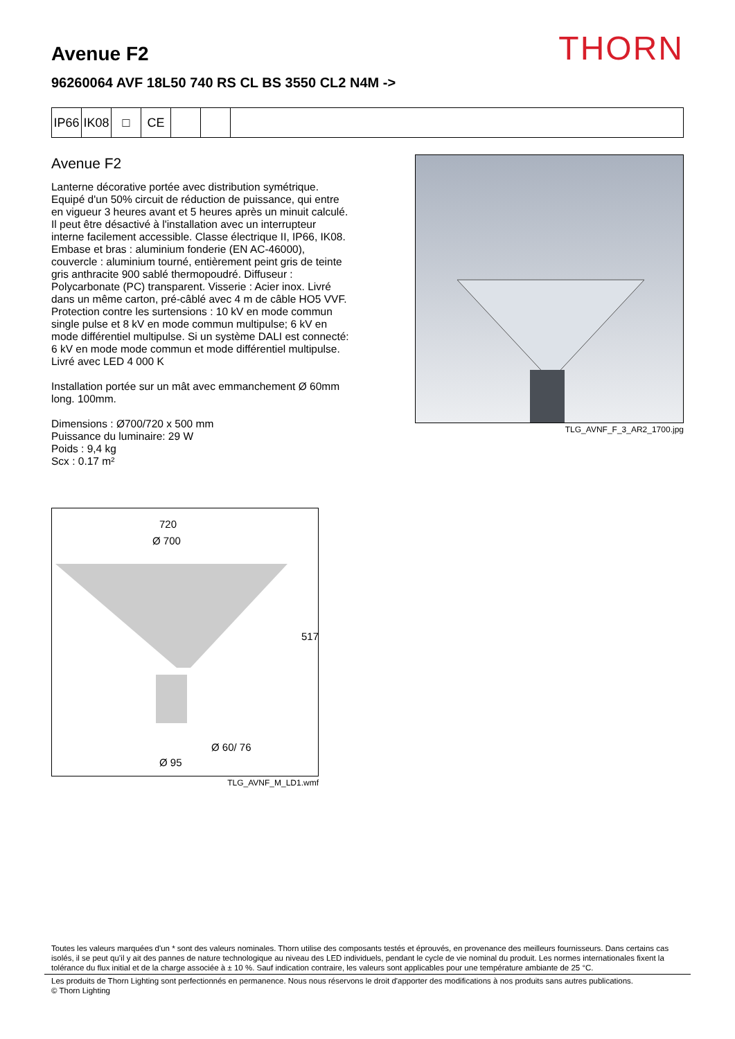THORN
Avenue F2
96260064 AVF 18L50 740 RS CL BS 3550 CL2 N4M ->
IP66
IK08
□ CE
Avenue F2
Lanterne décorative portée avec distribution symétrique. Equipé d'un 50% circuit de réduction de puissance, qui entre en vigueur 3 heures avant et 5 heures après un minuit calculé. Il peut être désactivé à l'installation avec un interrupteur interne facilement accessible. Classe électrique II, IP66, IK08. Embase et bras : aluminium fonderie (EN AC-46000), couvercle : aluminium tourné, entièrement peint gris de teinte gris anthracite 900 sablé thermopoudré. Diffuseur : Polycarbonate (PC) transparent. Visserie : Acier inox. Livré dans un même carton, pré-câblé avec 4 m de câble HO5 VVF. Protection contre les surtensions : 10 kV en mode commun single pulse et 8 kV en mode commun multipulse; 6 kV en mode différentiel multipulse. Si un système DALI est connecté: 6 kV en mode mode commun et mode différentiel multipulse. Livré avec LED 4 000 K
Installation portée sur un mât avec emmanchement Ø 60mm long. 100mm.
Dimensions : Ø700/720 x 500 mm
Puissance du luminaire: 29 W
Poids : 9,4 kg
Scx : 0.17 m²
TLG_AVNF_F_3_AR2_1700.jpg
720
Ø 700
517
Ø 60/ 76
Ø 95
TLG_AVNF_M_LD1.wmf
Toutes les valeurs marquées d'un * sont des valeurs nominales. Thorn utilise des composants testés et éprouvés, en provenance des meilleurs fournisseurs. Dans certains cas isolés, il se peut qu’il y ait des pannes de nature technologique au niveau des LED individuels, pendant le cycle de vie nominal du produit. Les normes internationales fixent la tolérance du flux initial et de la charge associée à ± 10 %. Sauf indication contraire, les valeurs sont applicables pour une température ambiante de 25 °C.
Les produits de Thorn Lighting sont perfectionnés en permanence. Nous nous réservons le droit d'apporter des modifications à nos produits sans autres publications.
© Thorn Lighting